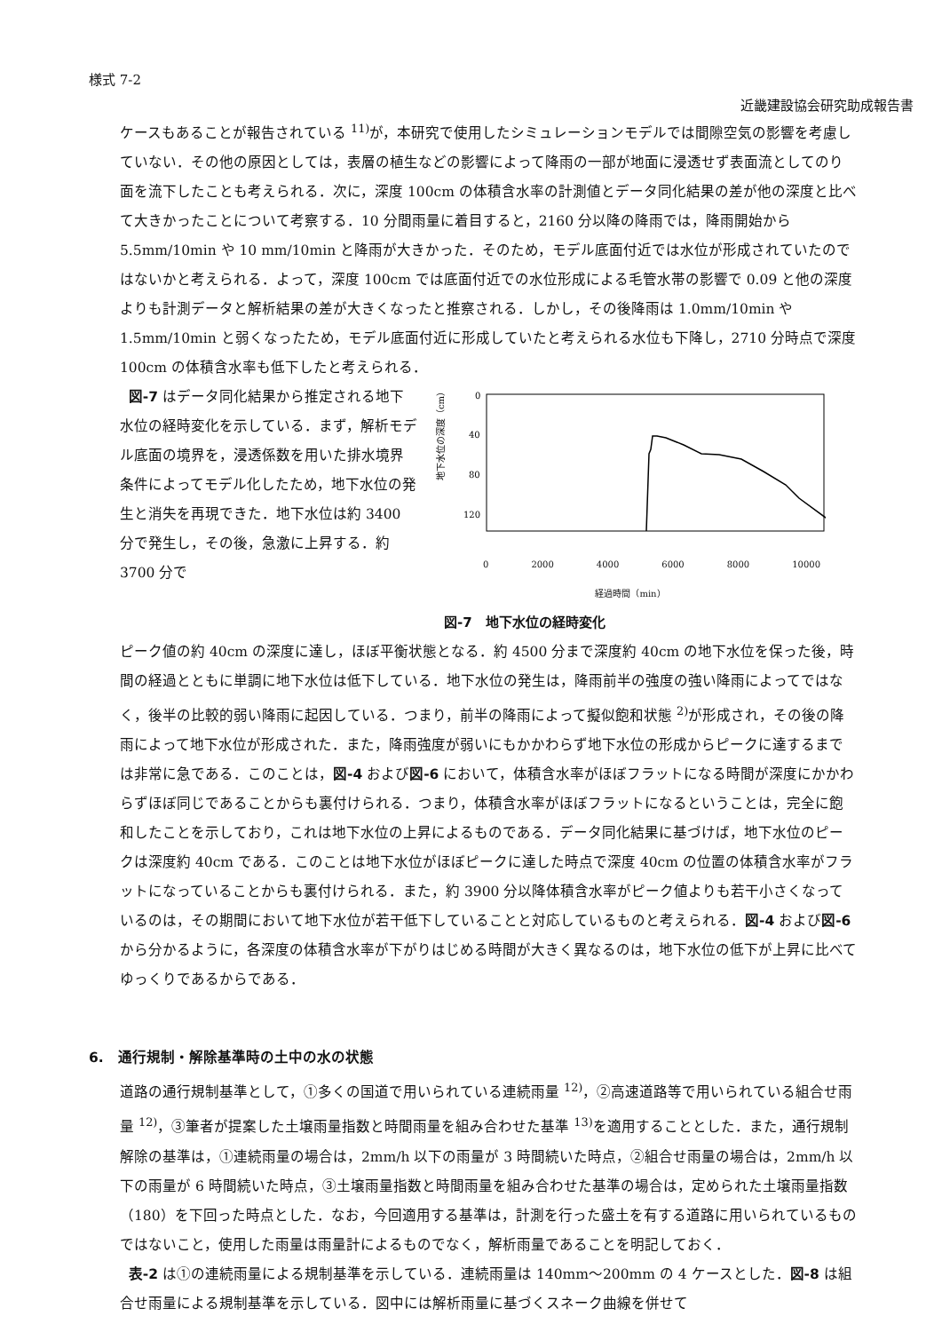様式 7-2
近畿建設協会研究助成報告書
ケースもあることが報告されている <sup>11)</sup>が，本研究で使用したシミュレーションモデルでは間隙空気の影響を考慮していない．その他の原因としては，表層の植生などの影響によって降雨の一部が地面に浸透せず表面流としてのり面を流下したことも考えられる．次に，深度 100cm の体積含水率の計測値とデータ同化結果の差が他の深度と比べて大きかったことについて考察する．10 分間雨量に着目すると，2160 分以降の降雨では，降雨開始から 5.5mm/10min や 10 mm/10min と降雨が大きかった．そのため，モデル底面付近では水位が形成されていたのではないかと考えられる．よって，深度 100cm では底面付近での水位形成による毛管水帯の影響で 0.09 と他の深度よりも計測データと解析結果の差が大きくなったと推察される．しかし，その後降雨は 1.0mm/10min や 1.5mm/10min と弱くなったため，モデル底面付近に形成していたと考えられる水位も下降し，2710 分時点で深度 100cm の体積含水率も低下したと考えられる．
図-7 はデータ同化結果から推定される地下水位の経時変化を示している．まず，解析モデル底面の境界を，浸透係数を用いた排水境界条件によってモデル化したため，地下水位の発生と消失を再現できた．地下水位は約 3400 分で発生し，その後，急激に上昇する．約 3700 分で
地下水位の深度（cm）
0
40
80
120
0 2000 4000 6000 8000 10000
経過時間（min）
図-7　地下水位の経時変化
ピーク値の約 40cm の深度に達し，ほぼ平衡状態となる．約 4500 分まで深度約 40cm の地下水位を保った後，時間の経過とともに単調に地下水位は低下している．地下水位の発生は，降雨前半の強度の強い降雨によってではなく，後半の比較的弱い降雨に起因している．つまり，前半の降雨によって擬似飽和状態 <sup>2)</sup>が形成され，その後の降雨によって地下水位が形成された．また，降雨強度が弱いにもかかわらず地下水位の形成からピークに達するまでは非常に急である．このことは，図-4 および図-6 において，体積含水率がほぼフラットになる時間が深度にかかわらずほぼ同じであることからも裏付けられる．つまり，体積含水率がほぼフラットになるということは，完全に飽和したことを示しており，これは地下水位の上昇によるものである．データ同化結果に基づけば，地下水位のピークは深度約 40cm である．このことは地下水位がほぼピークに達した時点で深度 40cm の位置の体積含水率がフラットになっていることからも裏付けられる．また，約 3900 分以降体積含水率がピーク値よりも若干小さくなっているのは，その期間において地下水位が若干低下していることと対応しているものと考えられる．図-4 および図-6 から分かるように，各深度の体積含水率が下がりはじめる時間が大きく異なるのは，地下水位の低下が上昇に比べてゆっくりであるからである．
6.　通行規制・解除基準時の土中の水の状態
道路の通行規制基準として，①多くの国道で用いられている連続雨量 <sup>12)</sup>，②高速道路等で用いられている組合せ雨量 <sup>12)</sup>，③筆者が提案した土壌雨量指数と時間雨量を組み合わせた基準 <sup>13)</sup>を適用することとした．また，通行規制解除の基準は，①連続雨量の場合は，2mm/h 以下の雨量が 3 時間続いた時点，②組合せ雨量の場合は，2mm/h 以下の雨量が 6 時間続いた時点，③土壌雨量指数と時間雨量を組み合わせた基準の場合は，定められた土壌雨量指数（180）を下回った時点とした．なお，今回適用する基準は，計測を行った盛土を有する道路に用いられているものではないこと，使用した雨量は雨量計によるものでなく，解析雨量であることを明記しておく．
表-2 は①の連続雨量による規制基準を示している．連続雨量は 140mm～200mm の 4 ケースとした．図-8 は組合せ雨量による規制基準を示している．図中には解析雨量に基づくスネーク曲線を併せて